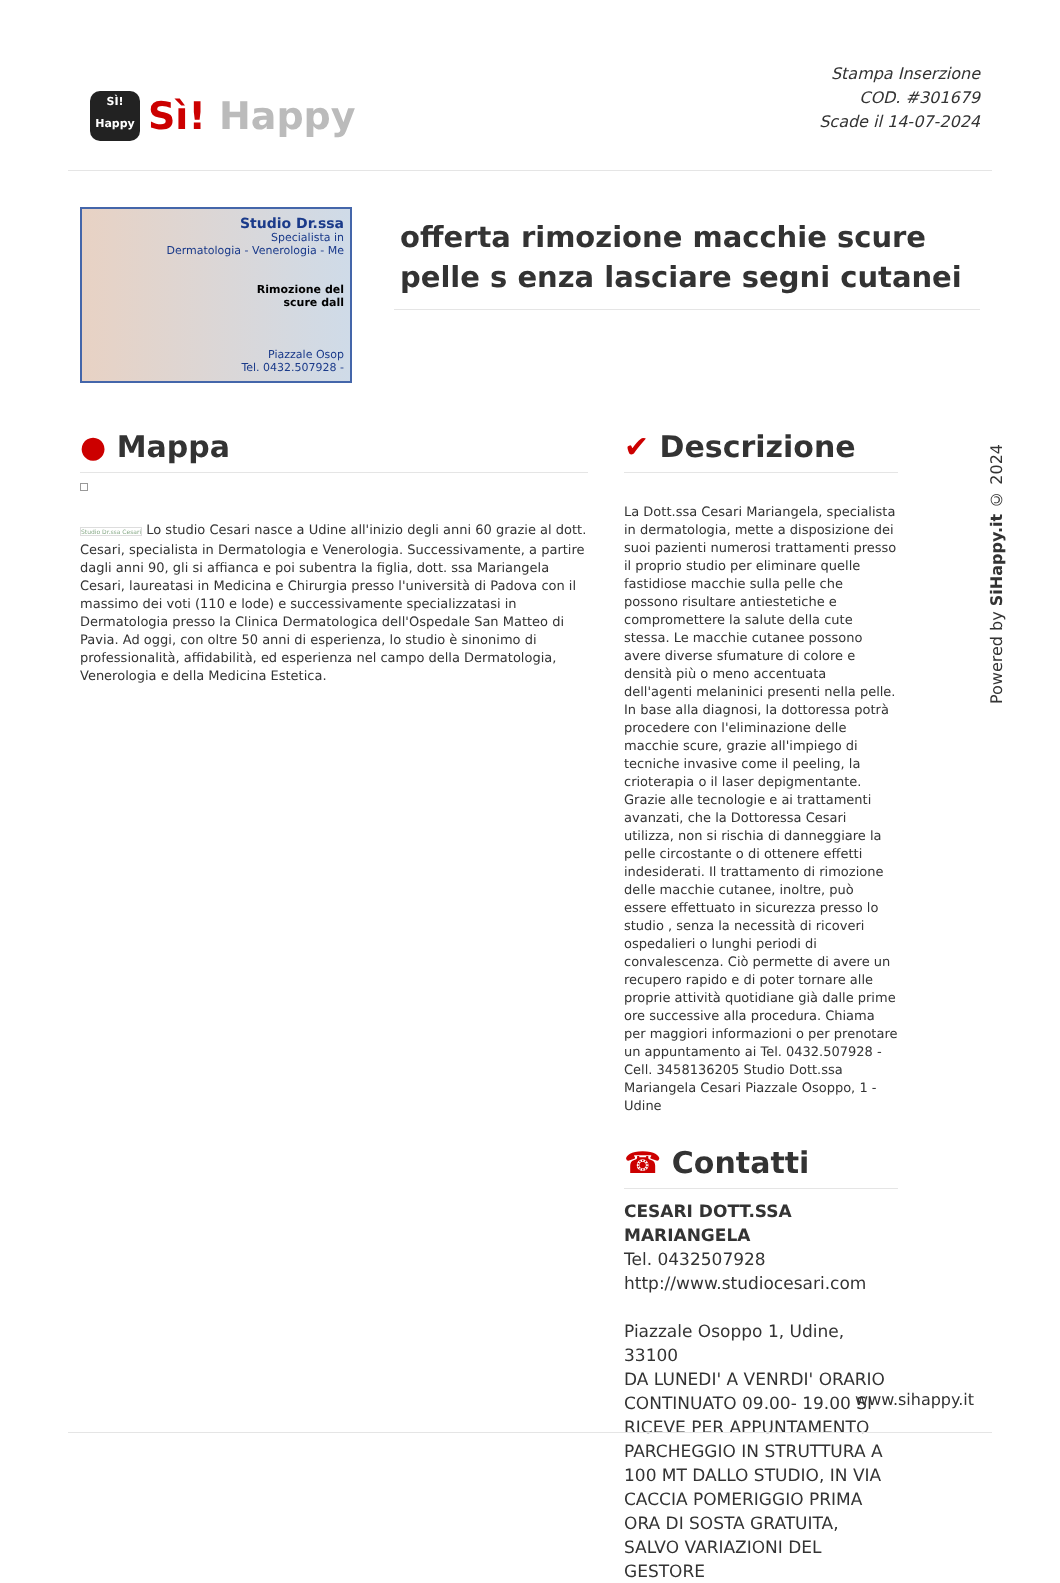SÌ! Happy
Sì! Happy
Stampa Inserzione
COD. #301679
Scade il 14-07-2024
Studio Dr.ssa
Specialista in
Dermatologia - Venerologia - Me
Rimozione del
scure dall
Piazzale Osop
Tel. 0432.507928 -
offerta rimozione macchie scure pelle s enza lasciare segni cutanei
● Mappa
Studio Dr.ssa Cesari Lo studio Cesari nasce a Udine all'inizio degli anni 60 grazie al dott. Cesari, specialista in Dermatologia e Venerologia. Successivamente, a partire dagli anni 90, gli si affianca e poi subentra la figlia, dott. ssa Mariangela Cesari, laureatasi in Medicina e Chirurgia presso l'università di Padova con il massimo dei voti (110 e lode) e successivamente specializzatasi in Dermatologia presso la Clinica Dermatologica dell'Ospedale San Matteo di Pavia. Ad oggi, con oltre 50 anni di esperienza, lo studio è sinonimo di professionalità, affidabilità, ed esperienza nel campo della Dermatologia, Venerologia e della Medicina Estetica.
✔ Descrizione
La Dott.ssa Cesari Mariangela, specialista in dermatologia, mette a disposizione dei suoi pazienti numerosi trattamenti presso il proprio studio per eliminare quelle fastidiose macchie sulla pelle che possono risultare antiestetiche e compromettere la salute della cute stessa. Le macchie cutanee possono avere diverse sfumature di colore e densità più o meno accentuata dell'agenti melaninici presenti nella pelle. In base alla diagnosi, la dottoressa potrà procedere con l'eliminazione delle macchie scure, grazie all'impiego di tecniche invasive come il peeling, la crioterapia o il laser depigmentante. Grazie alle tecnologie e ai trattamenti avanzati, che la Dottoressa Cesari utilizza, non si rischia di danneggiare la pelle circostante o di ottenere effetti indesiderati. Il trattamento di rimozione delle macchie cutanee, inoltre, può essere effettuato in sicurezza presso lo studio , senza la necessità di ricoveri ospedalieri o lunghi periodi di convalescenza. Ciò permette di avere un recupero rapido e di poter tornare alle proprie attività quotidiane già dalle prime ore successive alla procedura. Chiama per maggiori informazioni o per prenotare un appuntamento ai Tel. 0432.507928 - Cell. 3458136205 Studio Dott.ssa Mariangela Cesari Piazzale Osoppo, 1 - Udine
☎ Contatti
CESARI DOTT.SSA MARIANGELA
Tel. 0432507928
http://www.studiocesari.com
Piazzale Osoppo 1, Udine, 33100
DA LUNEDI' A VENRDI' ORARIO CONTINUATO 09.00- 19.00 SI RICEVE PER APPUNTAMENTO PARCHEGGIO IN STRUTTURA A 100 MT DALLO STUDIO, IN VIA CACCIA POMERIGGIO PRIMA ORA DI SOSTA GRATUITA, SALVO VARIAZIONI DEL GESTORE
Powered by SiHappy.it © 2024
www.sihappy.it